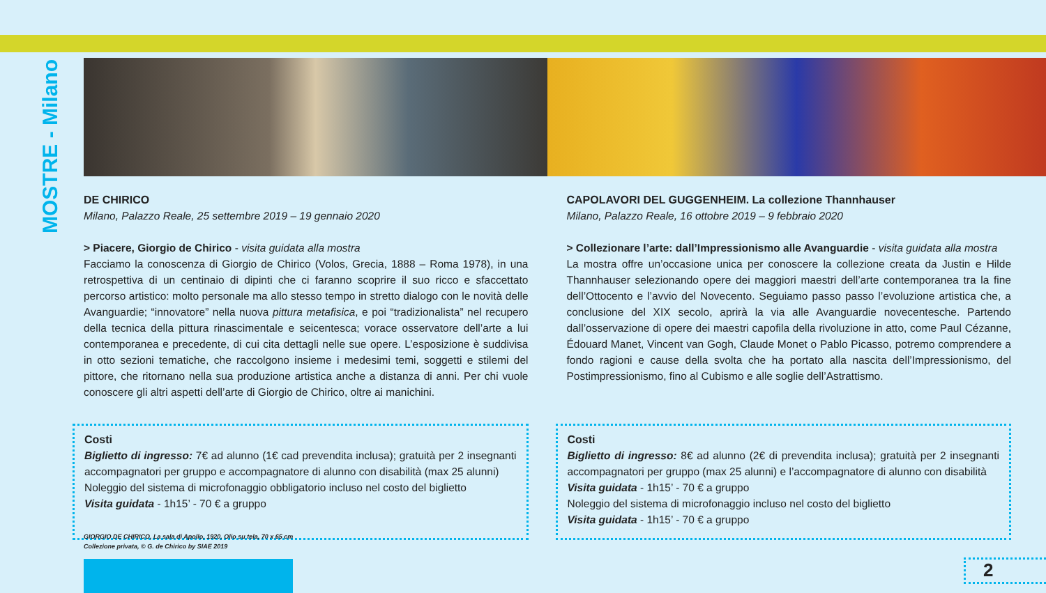MOSTRE - Milano
DE CHIRICO
Milano, Palazzo Reale, 25 settembre 2019 – 19 gennaio 2020
> Piacere, Giorgio de Chirico - visita guidata alla mostra
Facciamo la conoscenza di Giorgio de Chirico (Volos, Grecia, 1888 – Roma 1978), in una retrospettiva di un centinaio di dipinti che ci faranno scoprire il suo ricco e sfaccettato percorso artistico: molto personale ma allo stesso tempo in stretto dialogo con le novità delle Avanguardie; “innovatore” nella nuova pittura metafisica, e poi “tradizionalista” nel recupero della tecnica della pittura rinascimentale e seicentesca; vorace osservatore dell’arte a lui contemporanea e precedente, di cui cita dettagli nelle sue opere. L’esposizione è suddivisa in otto sezioni tematiche, che raccolgono insieme i medesimi temi, soggetti e stilemi del pittore, che ritornano nella sua produzione artistica anche a distanza di anni. Per chi vuole conoscere gli altri aspetti dell’arte di Giorgio de Chirico, oltre ai manichini.
Costi
Biglietto di ingresso: 7€ ad alunno (1€ cad prevendita inclusa); gratuità per 2 insegnanti accompagnatori per gruppo e accompagnatore di alunno con disabilità (max 25 alunni)
Noleggio del sistema di microfonaggio obbligatorio incluso nel costo del biglietto
Visita guidata - 1h15’ - 70 € a gruppo
CAPOLAVORI DEL GUGGENHEIM. La collezione Thannhauser
Milano, Palazzo Reale, 16 ottobre 2019 – 9 febbraio 2020
> Collezionare l’arte: dall’Impressionismo alle Avanguardie - visita guidata alla mostra
La mostra offre un’occasione unica per conoscere la collezione creata da Justin e Hilde Thannhauser selezionando opere dei maggiori maestri dell’arte contemporanea tra la fine dell’Ottocento e l’avvio del Novecento. Seguiamo passo passo l’evoluzione artistica che, a conclusione del XIX secolo, aprirà la via alle Avanguardie novecentesche. Partendo dall’osservazione di opere dei maestri capofila della rivoluzione in atto, come Paul Cézanne, Édouard Manet, Vincent van Gogh, Claude Monet o Pablo Picasso, potremo comprendere a fondo ragioni e cause della svolta che ha portato alla nascita dell’Impressionismo, del Postimpressionismo, fino al Cubismo e alle soglie dell’Astrattismo.
Costi
Biglietto di ingresso: 8€ ad alunno (2€ di prevendita inclusa); gratuità per 2 insegnanti accompagnatori per gruppo (max 25 alunni) e l’accompagnatore di alunno con disabilità
Visita guidata - 1h15’ - 70 € a gruppo
Noleggio del sistema di microfonaggio incluso nel costo del biglietto
Visita guidata - 1h15’ - 70 € a gruppo
GIORGIO DE CHIRICO, La sala di Apollo, 1920, Olio su tela, 70 x 65 cm
Collezione privata, © G. de Chirico by SIAE 2019
2